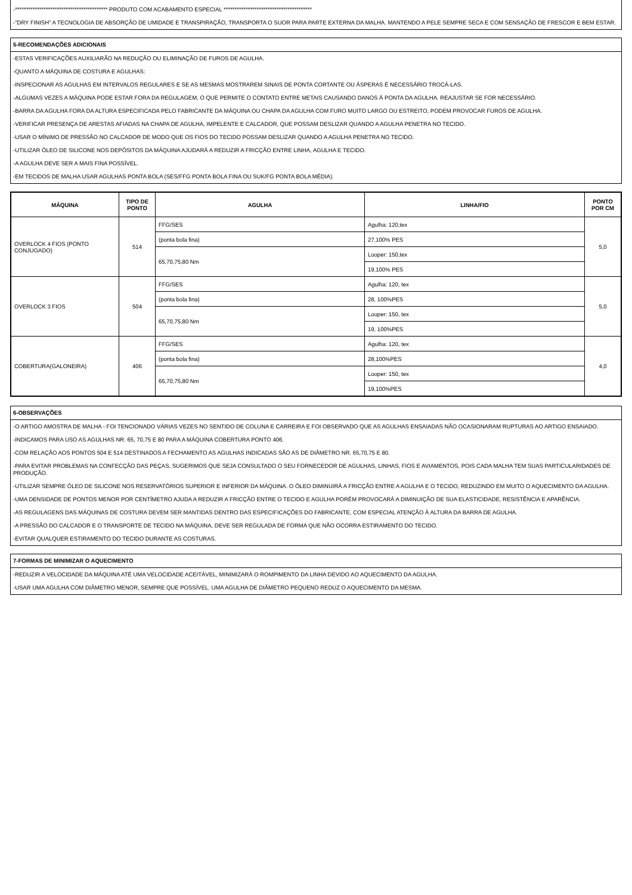-****************************************** PRODUTO COM ACABAMENTO ESPECIAL ****************************************
-"DRY FINISH" A TECNOLOGIA DE ABSORÇÃO DE UMIDADE E TRANSPIRAÇÃO, TRANSPORTA O SUOR PARA PARTE EXTERNA DA MALHA. MANTENDO A PELE SEMPRE SECA E COM SENSAÇÃO DE FRESCOR E BEM ESTAR.
5-RECOMENDAÇÕES ADICIONAIS
-ESTAS VERIFICAÇÕES AUXILIARÃO NA REDUÇÃO OU ELIMINAÇÃO DE FUROS DE AGULHA.
-QUANTO A MÁQUINA DE COSTURA E AGULHAS:
-INSPECIONAR AS AGULHAS EM INTERVALOS REGULARES E SE AS MESMAS MOSTRAREM SINAIS DE PONTA CORTANTE OU ÁSPERAS É NECESSÁRIO TROCÁ-LAS.
-ALGUMAS VEZES A MÁQUINA PODE ESTAR FORA DA REGULAGEM, O QUE PERMITE O CONTATO ENTRE METAIS CAUSANDO DANOS À PONTA DA AGULHA. REAJUSTAR SE FOR NECESSÁRIO.
-BARRA DA AGULHA FORA DA ALTURA ESPECIFICADA PELO FABRICANTE DA MÁQUINA OU CHAPA DA AGULHA COM FURO MUITO LARGO OU ESTREITO, PODEM PROVOCAR FUROS DE AGULHA.
-VERIFICAR PRESENÇA DE ARESTAS AFIADAS NA CHAPA DE AGULHA, IMPELENTE E CALCADOR, QUE POSSAM DESLIZAR QUANDO A AGULHA PENETRA NO TECIDO.
-USAR O MÍNIMO DE PRESSÃO NO CALCADOR DE MODO QUE OS FIOS DO TECIDO POSSAM DESLIZAR QUANDO A AGULHA PENETRA NO TECIDO.
-UTILIZAR ÓLEO DE SILICONE NOS DEPÓSITOS DA MÁQUINA AJUDARÁ A REDUZIR A FRICÇÃO ENTRE LINHA, AGULHA E TECIDO.
-A AGULHA DEVE SER A MAIS FINA POSSÍVEL.
-EM TECIDOS DE MALHA USAR AGULHAS PONTA BOLA (SES/FFG PONTA BOLA FINA OU SUK/FG PONTA BOLA MÉDIA).
| MÁQUINA | TIPO DE PONTO | AGULHA | LINHA/FIO | PONTO POR CM |
| --- | --- | --- | --- | --- |
| OVERLOCK 4 FIOS (PONTO CONJUGADO) | 514 | FFG/SES | Agulha: 120,tex | 5,0 |
| | | (ponta bola fina) | 27,100% PES | |
| | | 65,70,75,80 Nm | Looper: 150,tex | |
| | | | 19,100% PES | |
| OVERLOCK 3 FIOS | 504 | FFG/SES | Agulha: 120, tex | 5,0 |
| | | (ponta bola fina) | 28, 100%PES | |
| | | 65,70,75,80 Nm | Looper: 150, tex | |
| | | | 19, 100%PES | |
| COBERTURA(GALONEIRA) | 406 | FFG/SES | Agulha: 120, tex | 4,0 |
| | | (ponta bola fina) | 28,100%PES | |
| | | 65,70,75,80 Nm | Looper: 150, tex | |
| | | | 19,100%PES | |
6-OBSERVAÇÕES
-O ARTIGO AMOSTRA DE MALHA - FOI TENCIONADO VÁRIAS VEZES NO SENTIDO DE COLUNA E CARREIRA E FOI OBSERVADO QUE AS AGULHAS ENSAIADAS NÃO OCASIONARAM RUPTURAS AO ARTIGO ENSAIADO.
-INDICAMOS PARA USO AS AGULHAS NR. 65, 70,75 E 80 PARA A MÁQUINA COBERTURA PONTO 406.
-COM RELAÇÃO AOS PONTOS 504 E 514 DESTINADOS A FECHAMENTO AS AGULHAS INDICADAS SÃO AS DE DIÂMETRO NR. 65,70,75 E 80.
-PARA EVITAR PROBLEMAS NA CONFECÇÃO DAS PEÇAS, SUGERIMOS QUE SEJA CONSULTADO O SEU FORNECEDOR DE AGULHAS, LINHAS, FIOS E AVIAMENTOS, POIS CADA MALHA TEM SUAS PARTICULARIDADES DE PRODUÇÃO.
-UTILIZAR SEMPRE ÓLEO DE SILICONE NOS RESERVATÓRIOS SUPERIOR E INFERIOR DA MÁQUINA. O ÓLEO DIMINUIRÁ A FRICÇÃO ENTRE A AGULHA E O TECIDO, REDUZINDO EM MUITO O AQUECIMENTO DA AGULHA.
-UMA DENSIDADE DE PONTOS MENOR POR CENTÍMETRO AJUDA A REDUZIR A FRICÇÃO ENTRE O TECIDO E AGULHA PORÉM PROVOCARÁ A DIMINUIÇÃO DE SUA ELASTICIDADE, RESISTÊNCIA E APARÊNCIA.
-AS REGULAGENS DAS MÁQUINAS DE COSTURA DEVEM SER MANTIDAS DENTRO DAS ESPECIFICAÇÕES DO FABRICANTE, COM ESPECIAL ATENÇÃO À ALTURA DA BARRA DE AGULHA.
-A PRESSÃO DO CALCADOR E O TRANSPORTE DE TECIDO NA MÁQUINA, DEVE SER REGULADA DE FORMA QUE NÃO OCORRA ESTIRAMENTO DO TECIDO.
-EVITAR QUALQUER ESTIRAMENTO DO TECIDO DURANTE AS COSTURAS.
7-FORMAS DE MINIMIZAR O AQUECIMENTO
-REDUZIR A VELOCIDADE DA MÁQUINA ATÉ UMA VELOCIDADE ACEITÁVEL, MINIMIZARÁ O ROMPIMENTO DA LINHA DEVIDO AO AQUECIMENTO DA AGULHA.
-USAR UMA AGULHA COM DIÂMETRO MENOR, SEMPRE QUE POSSÍVEL. UMA AGULHA DE DIÂMETRO PEQUENO REDUZ O AQUECIMENTO DA MESMA.